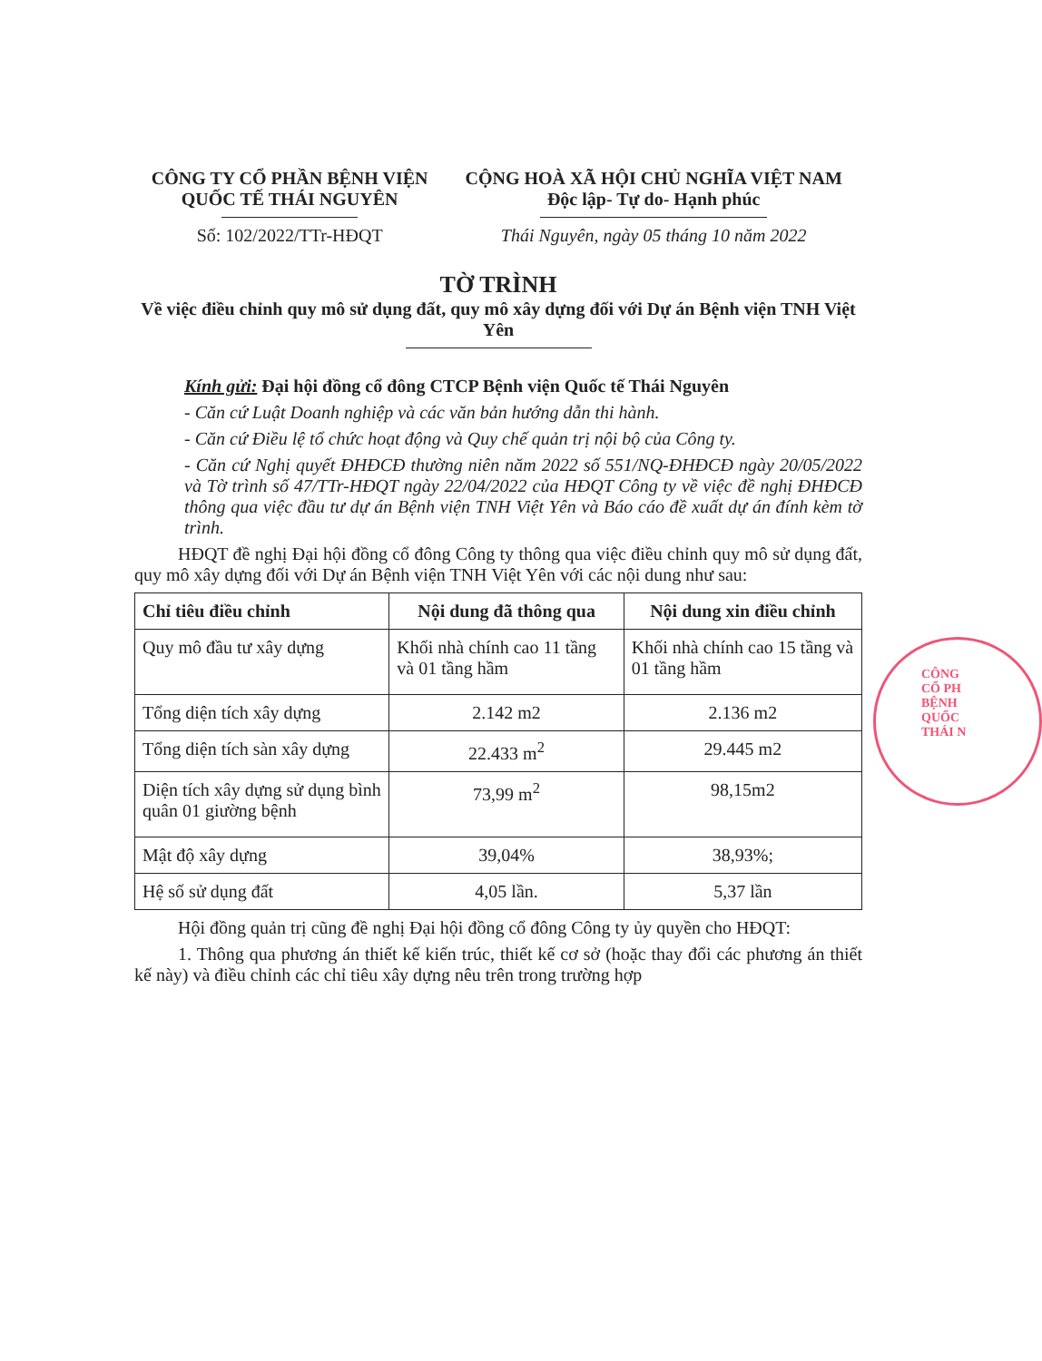CÔNG TY CỔ PHẦN BỆNH VIỆN
QUỐC TẾ THÁI NGUYÊN
Số: 102/2022/TTr-HĐQT
CỘNG HOÀ XÃ HỘI CHỦ NGHĨA VIỆT NAM
Độc lập- Tự do- Hạnh phúc
Thái Nguyên, ngày 05 tháng 10 năm 2022
TỜ TRÌNH
Về việc điều chỉnh quy mô sử dụng đất, quy mô xây dựng đối với Dự án Bệnh viện TNH Việt Yên
Kính gửi: Đại hội đồng cổ đông CTCP Bệnh viện Quốc tế Thái Nguyên
- Căn cứ Luật Doanh nghiệp và các văn bản hướng dẫn thi hành.
- Căn cứ Điều lệ tổ chức hoạt động và Quy chế quản trị nội bộ của Công ty.
- Căn cứ Nghị quyết ĐHĐCĐ thường niên năm 2022 số 551/NQ-ĐHĐCĐ ngày 20/05/2022 và Tờ trình số 47/TTr-HĐQT ngày 22/04/2022 của HĐQT Công ty về việc đề nghị ĐHĐCĐ thông qua việc đầu tư dự án Bệnh viện TNH Việt Yên và Báo cáo đề xuất dự án đính kèm tờ trình.
HĐQT đề nghị Đại hội đồng cổ đông Công ty thông qua việc điều chỉnh quy mô sử dụng đất, quy mô xây dựng đối với Dự án Bệnh viện TNH Việt Yên với các nội dung như sau:
| Chỉ tiêu điều chỉnh | Nội dung đã thông qua | Nội dung xin điều chỉnh |
| --- | --- | --- |
| Quy mô đầu tư xây dựng | Khối nhà chính cao 11 tầng và 01 tầng hầm | Khối nhà chính cao 15 tầng và 01 tầng hầm |
| Tổng diện tích xây dựng | 2.142 m2 | 2.136 m2 |
| Tổng diện tích sàn xây dựng | 22.433 m<sup>2</sup> | 29.445 m2 |
| Diện tích xây dựng sử dụng bình quân 01 giường bệnh | 73,99 m<sup>2</sup> | 98,15m2 |
| Mật độ xây dựng | 39,04% | 38,93%; |
| Hệ số sử dụng đất | 4,05 lần. | 5,37 lần |
Hội đồng quản trị cũng đề nghị Đại hội đồng cổ đông Công ty ủy quyền cho HĐQT:
1. Thông qua phương án thiết kế kiến trúc, thiết kế cơ sở (hoặc thay đổi các phương án thiết kế này) và điều chỉnh các chỉ tiêu xây dựng nêu trên trong trường hợp
CÔNG
CỔ PH
BỆNH
QUỐC
THÁI N